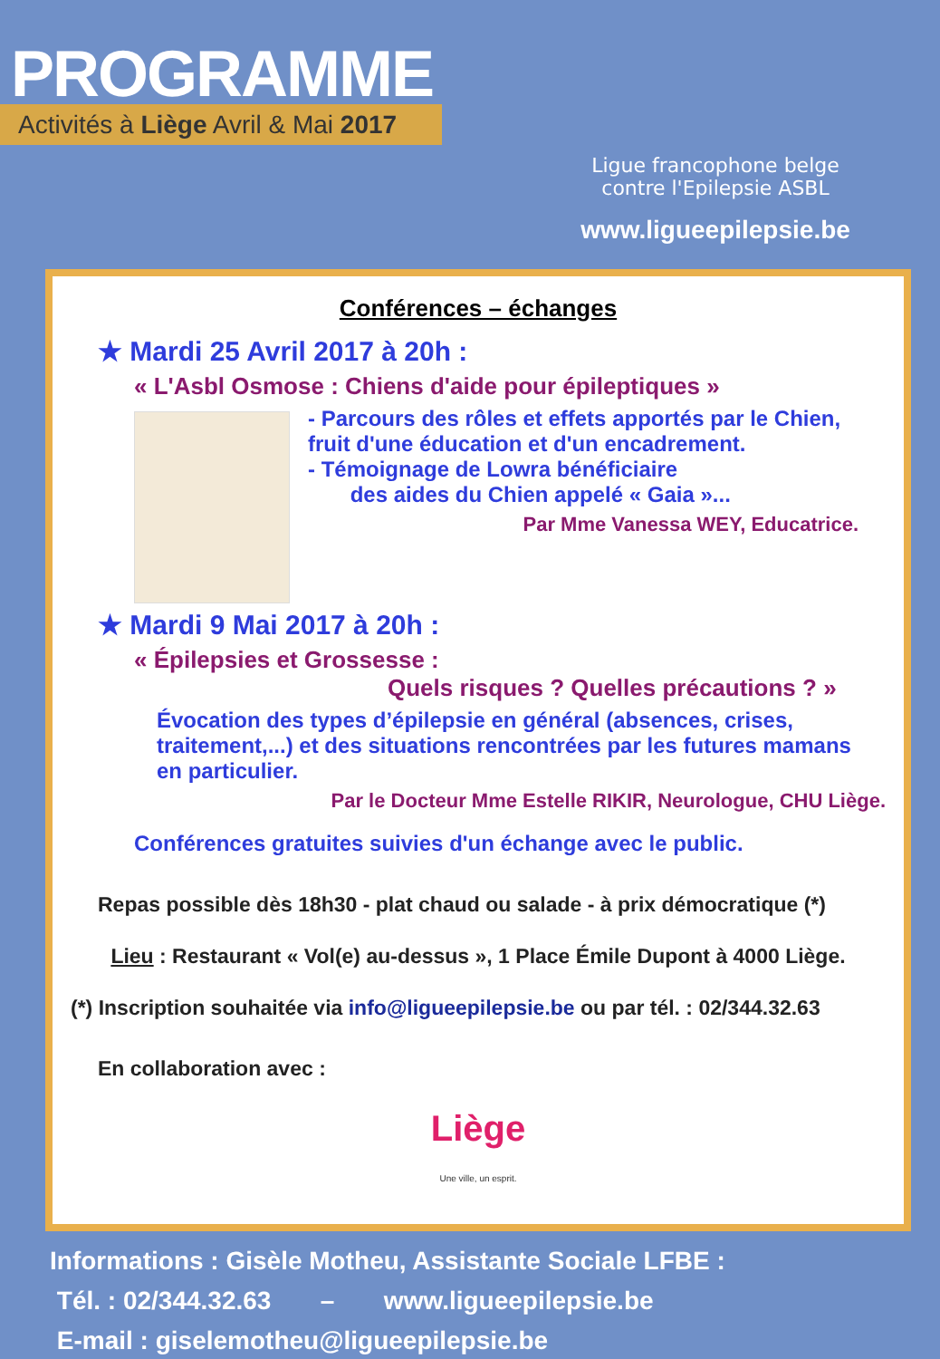PROGRAMME
Activités à Liège Avril & Mai 2017
Ligue francophone belge
contre l'Epilepsie ASBL
www.ligueepilepsie.be
Conférences – échanges
★ Mardi 25 Avril 2017 à 20h :
« L'Asbl Osmose : Chiens d'aide pour épileptiques »
- Parcours des rôles et effets apportés par le Chien, fruit d'une éducation et d'un encadrement.
- Témoignage de Lowra bénéficiaire
des aides du Chien appelé « Gaia »...
Par Mme Vanessa WEY, Educatrice.
★ Mardi 9 Mai 2017 à 20h :
« Épilepsies et Grossesse :
Quels risques ? Quelles précautions ? »
Évocation des types d’épilepsie en général (absences, crises, traitement,...) et des situations rencontrées par les futures mamans en particulier.
Par le Docteur Mme Estelle RIKIR, Neurologue, CHU Liège.
Conférences gratuites suivies d'un échange avec le public.
Repas possible dès 18h30 - plat chaud ou salade - à prix démocratique (*)
Lieu : Restaurant « Vol(e) au-dessus », 1 Place Émile Dupont à 4000 Liège.
(*) Inscription souhaitée via info@ligueepilepsie.be ou par tél. : 02/344.32.63
En collaboration avec :
Liège
Une ville, un esprit.
Informations : Gisèle Motheu, Assistante Sociale LFBE :
Tél. : 02/344.32.63 – www.ligueepilepsie.be
E-mail : giselemotheu@ligueepilepsie.be